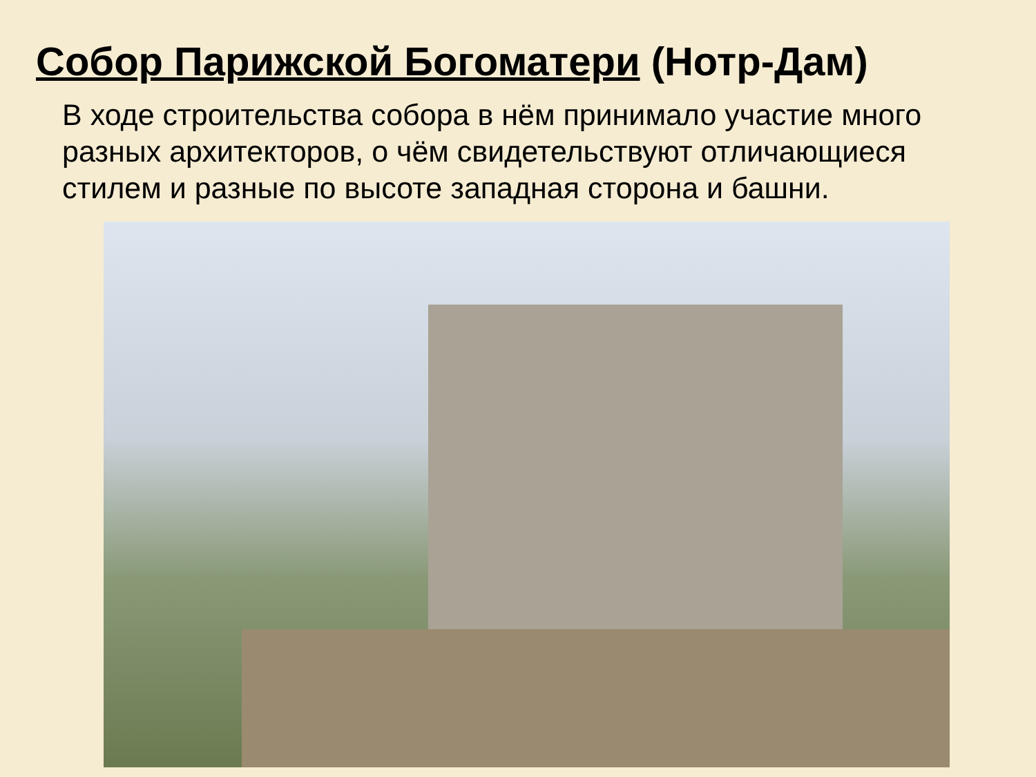Собор Парижской Богоматери (Нотр-Дам)
В ходе строительства собора в нём принимало участие много разных архитекторов, о чём свидетельствуют отличающиеся стилем и разные по высоте западная сторона и башни.